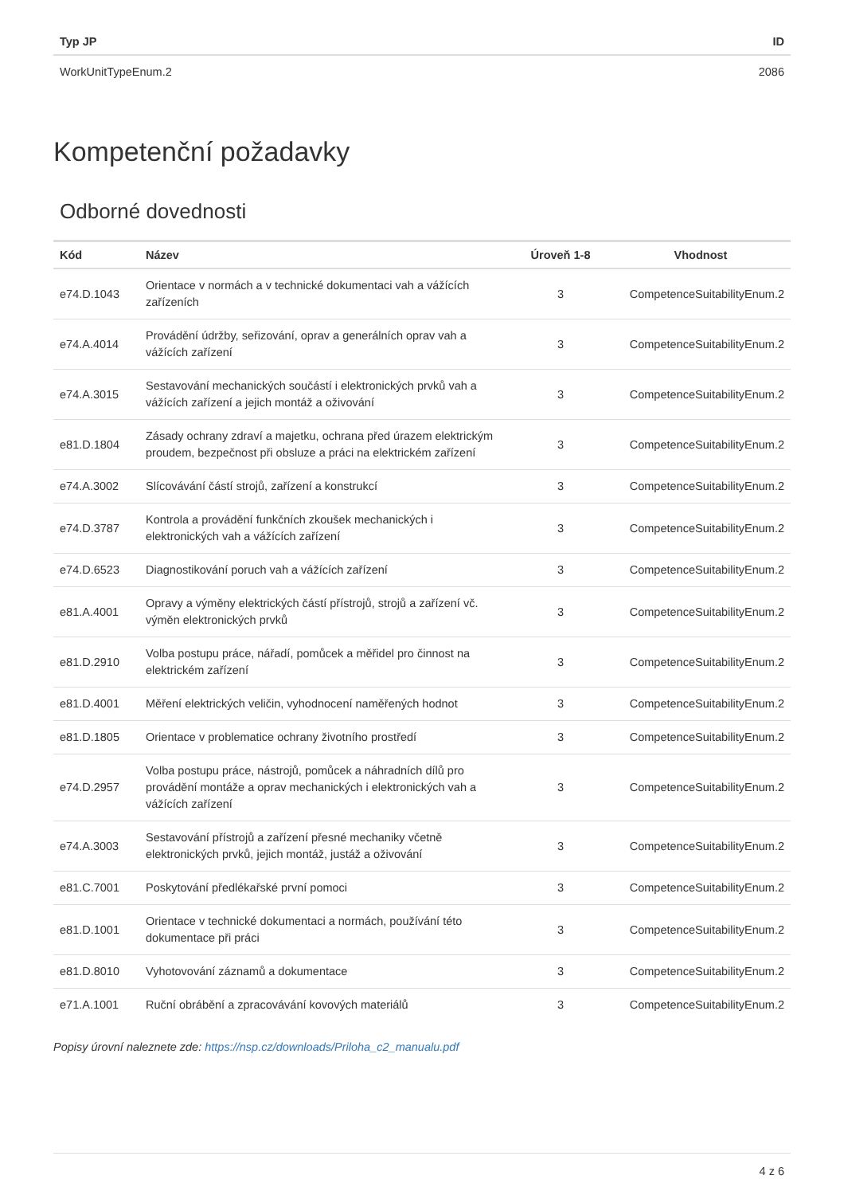| Typ JP | ID |
| --- | --- |
| WorkUnitTypeEnum.2 | 2086 |
Kompetenční požadavky
Odborné dovednosti
| Kód | Název | Úroveň 1-8 | Vhodnost |
| --- | --- | --- | --- |
| e74.D.1043 | Orientace v normách a v technické dokumentaci vah a vážících zařízeních | 3 | CompetenceSuitabilityEnum.2 |
| e74.A.4014 | Provádění údržby, seřizování, oprav a generálních oprav vah a vážících zařízení | 3 | CompetenceSuitabilityEnum.2 |
| e74.A.3015 | Sestavování mechanických součástí i elektronických prvků vah a vážících zařízení a jejich montáž a oživování | 3 | CompetenceSuitabilityEnum.2 |
| e81.D.1804 | Zásady ochrany zdraví a majetku, ochrana před úrazem elektrickým proudem, bezpečnost při obsluze a práci na elektrickém zařízení | 3 | CompetenceSuitabilityEnum.2 |
| e74.A.3002 | Slícovávání částí strojů, zařízení a konstrukcí | 3 | CompetenceSuitabilityEnum.2 |
| e74.D.3787 | Kontrola a provádění funkčních zkoušek mechanických i elektronických vah a vážících zařízení | 3 | CompetenceSuitabilityEnum.2 |
| e74.D.6523 | Diagnostikování poruch vah a vážících zařízení | 3 | CompetenceSuitabilityEnum.2 |
| e81.A.4001 | Opravy a výměny elektrických částí přístrojů, strojů a zařízení vč. výměn elektronických prvků | 3 | CompetenceSuitabilityEnum.2 |
| e81.D.2910 | Volba postupu práce, nářadí, pomůcek a měřidel pro činnost na elektrickém zařízení | 3 | CompetenceSuitabilityEnum.2 |
| e81.D.4001 | Měření elektrických veličin, vyhodnocení naměřených hodnot | 3 | CompetenceSuitabilityEnum.2 |
| e81.D.1805 | Orientace v problematice ochrany životního prostředí | 3 | CompetenceSuitabilityEnum.2 |
| e74.D.2957 | Volba postupu práce, nástrojů, pomůcek a náhradních dílů pro provádění montáže a oprav mechanických i elektronických vah a vážících zařízení | 3 | CompetenceSuitabilityEnum.2 |
| e74.A.3003 | Sestavování přístrojů a zařízení přesné mechaniky včetně elektronických prvků, jejich montáž, justáž a oživování | 3 | CompetenceSuitabilityEnum.2 |
| e81.C.7001 | Poskytování předlékařské první pomoci | 3 | CompetenceSuitabilityEnum.2 |
| e81.D.1001 | Orientace v technické dokumentaci a normách, používání této dokumentace při práci | 3 | CompetenceSuitabilityEnum.2 |
| e81.D.8010 | Vyhotovování záznamů a dokumentace | 3 | CompetenceSuitabilityEnum.2 |
| e71.A.1001 | Ruční obrábění a zpracovávání kovových materiálů | 3 | CompetenceSuitabilityEnum.2 |
Popisy úrovní naleznete zde: https://nsp.cz/downloads/Priloha_c2_manualu.pdf
4 z 6